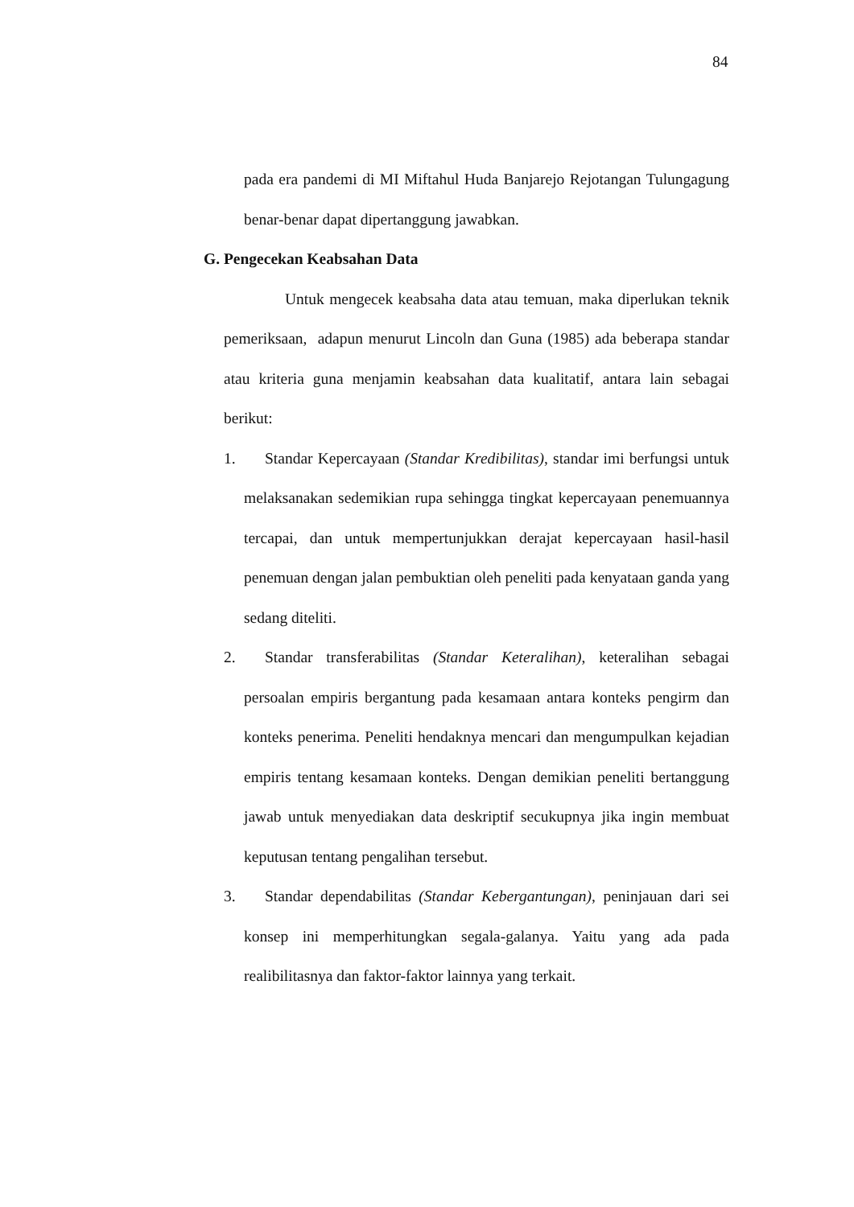84
pada era pandemi di MI Miftahul Huda Banjarejo Rejotangan Tulungagung benar-benar dapat dipertanggung jawabkan.
G. Pengecekan Keabsahan Data
Untuk mengecek keabsaha data atau temuan, maka diperlukan teknik pemeriksaan, adapun menurut Lincoln dan Guna (1985) ada beberapa standar atau kriteria guna menjamin keabsahan data kualitatif, antara lain sebagai berikut:
1. Standar Kepercayaan (Standar Kredibilitas), standar imi berfungsi untuk melaksanakan sedemikian rupa sehingga tingkat kepercayaan penemuannya tercapai, dan untuk mempertunjukkan derajat kepercayaan hasil-hasil penemuan dengan jalan pembuktian oleh peneliti pada kenyataan ganda yang sedang diteliti.
2. Standar transferabilitas (Standar Keteralihan), keteralihan sebagai persoalan empiris bergantung pada kesamaan antara konteks pengirm dan konteks penerima. Peneliti hendaknya mencari dan mengumpulkan kejadian empiris tentang kesamaan konteks. Dengan demikian peneliti bertanggung jawab untuk menyediakan data deskriptif secukupnya jika ingin membuat keputusan tentang pengalihan tersebut.
3. Standar dependabilitas (Standar Kebergantungan), peninjauan dari sei konsep ini memperhitungkan segala-galanya. Yaitu yang ada pada realibilitasnya dan faktor-faktor lainnya yang terkait.